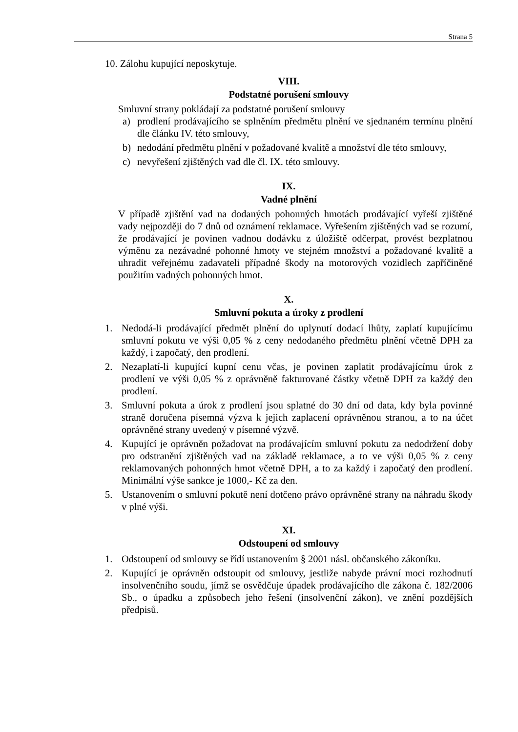Strana 5
10. Zálohu kupující neposkytuje.
VIII.
Podstatné porušení smlouvy
Smluvní strany pokládají za podstatné porušení smlouvy
a) prodlení prodávajícího se splněním předmětu plnění ve sjednaném termínu plnění dle článku IV. této smlouvy,
b) nedodání předmětu plnění v požadované kvalitě a množství dle této smlouvy,
c) nevyřešení zjištěných vad dle čl. IX. této smlouvy.
IX.
Vadné plnění
V případě zjištění vad na dodaných pohonných hmotách prodávající vyřeší zjištěné vady nejpozději do 7 dnů od oznámení reklamace. Vyřešením zjištěných vad se rozumí, že prodávající je povinen vadnou dodávku z úložiště odčerpat, provést bezplatnou výměnu za nezávadné pohonné hmoty ve stejném množství a požadované kvalitě a uhradit veřejnému zadavateli případné škody na motorových vozidlech zapříčiněné použitím vadných pohonných hmot.
X.
Smluvní pokuta a úroky z prodlení
1. Nedodá-li prodávající předmět plnění do uplynutí dodací lhůty, zaplatí kupujícímu smluvní pokutu ve výši 0,05 % z ceny nedodaného předmětu plnění včetně DPH za každý, i započatý, den prodlení.
2. Nezaplatí-li kupující kupní cenu včas, je povinen zaplatit prodávajícímu úrok z prodlení ve výši 0,05 % z oprávněně fakturované částky včetně DPH za každý den prodlení.
3. Smluvní pokuta a úrok z prodlení jsou splatné do 30 dní od data, kdy byla povinné straně doručena písemná výzva k jejich zaplacení oprávněnou stranou, a to na účet oprávněné strany uvedený v písemné výzvě.
4. Kupující je oprávněn požadovat na prodávajícím smluvní pokutu za nedodržení doby pro odstranění zjištěných vad na základě reklamace, a to ve výši 0,05 % z ceny reklamovaných pohonných hmot včetně DPH, a to za každý i započatý den prodlení. Minimální výše sankce je 1000,- Kč za den.
5. Ustanovením o smluvní pokutě není dotčeno právo oprávněné strany na náhradu škody v plné výši.
XI.
Odstoupení od smlouvy
1. Odstoupení od smlouvy se řídí ustanovením § 2001 násl. občanského zákoníku.
2. Kupující je oprávněn odstoupit od smlouvy, jestliže nabyde právní moci rozhodnutí insolvenčního soudu, jímž se osvědčuje úpadek prodávajícího dle zákona č. 182/2006 Sb., o úpadku a způsobech jeho řešení (insolvenční zákon), ve znění pozdějších předpisů.